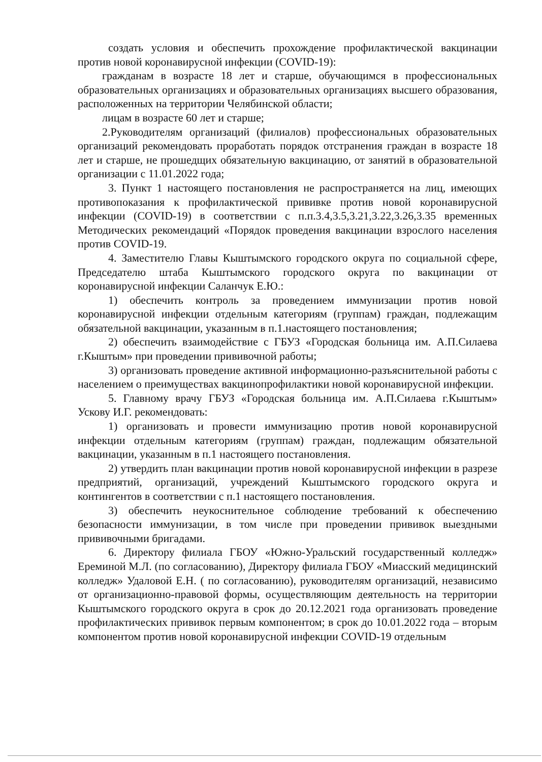создать условия и обеспечить прохождение профилактической вакцинации против новой коронавирусной инфекции (COVID-19):
гражданам в возрасте 18 лет и старше, обучающимся в профессиональных образовательных организациях и образовательных организациях высшего образования, расположенных на территории Челябинской области;
лицам в возрасте 60 лет и старше;
2.Руководителям организаций (филиалов) профессиональных образовательных организаций рекомендовать проработать порядок отстранения граждан в возрасте 18 лет и старше, не прошедщих обязательную вакцинацию, от занятий в образовательной организации с 11.01.2022 года;
3. Пункт 1 настоящего постановления не распространяется на лиц, имеющих противопоказания к профилактической прививке против новой коронавирусной инфекции (COVID-19) в соответствии с п.п.3.4,3.5,3.21,3.22,3.26,3.35 временных Методических рекомендаций «Порядок проведения вакцинации взрослого населения против COVID-19.
4. Заместителю Главы Кыштымского городского округа по социальной сфере, Председателю штаба Кыштымского городского округа по вакцинации от коронавирусной инфекции Саланчук Е.Ю.:
1) обеспечить контроль за проведением иммунизации против новой коронавирусной инфекции отдельным категориям (группам) граждан, подлежащим обязательной вакцинации, указанным в п.1.настоящего постановления;
2) обеспечить взаимодействие с ГБУЗ «Городская больница им. А.П.Силаева г.Кыштым» при проведении прививочной работы;
3) организовать проведение активной информационно-разъяснительной работы с населением о преимуществах вакцинопрофилактики новой коронавирусной инфекции.
5. Главному врачу ГБУЗ «Городская больница им. А.П.Силаева г.Кыштым» Ускову И.Г. рекомендовать:
1) организовать и провести иммунизацию против новой коронавирусной инфекции отдельным категориям (группам) граждан, подлежащим обязательной вакцинации, указанным в п.1 настоящего постановления.
2) утвердить план вакцинации против новой коронавирусной инфекции в разрезе предприятий, организаций, учреждений Кыштымского городского округа и контингентов в соответствии с п.1 настоящего постановления.
3) обеспечить неукоснительное соблюдение требований к обеспечению безопасности иммунизации, в том числе при проведении прививок выездными прививочными бригадами.
6. Директору филиала ГБОУ «Южно-Уральский государственный колледж» Ереминой М.Л. (по согласованию), Директору филиала ГБОУ «Миасский медицинский колледж» Удаловой Е.Н. ( по согласованию), руководителям организаций, независимо от организационно-правовой формы, осуществляющим деятельность на территории Кыштымского городского округа в срок до 20.12.2021 года организовать проведение профилактических прививок первым компонентом; в срок до 10.01.2022 года – вторым компонентом против новой коронавирусной инфекции COVID-19 отдельным